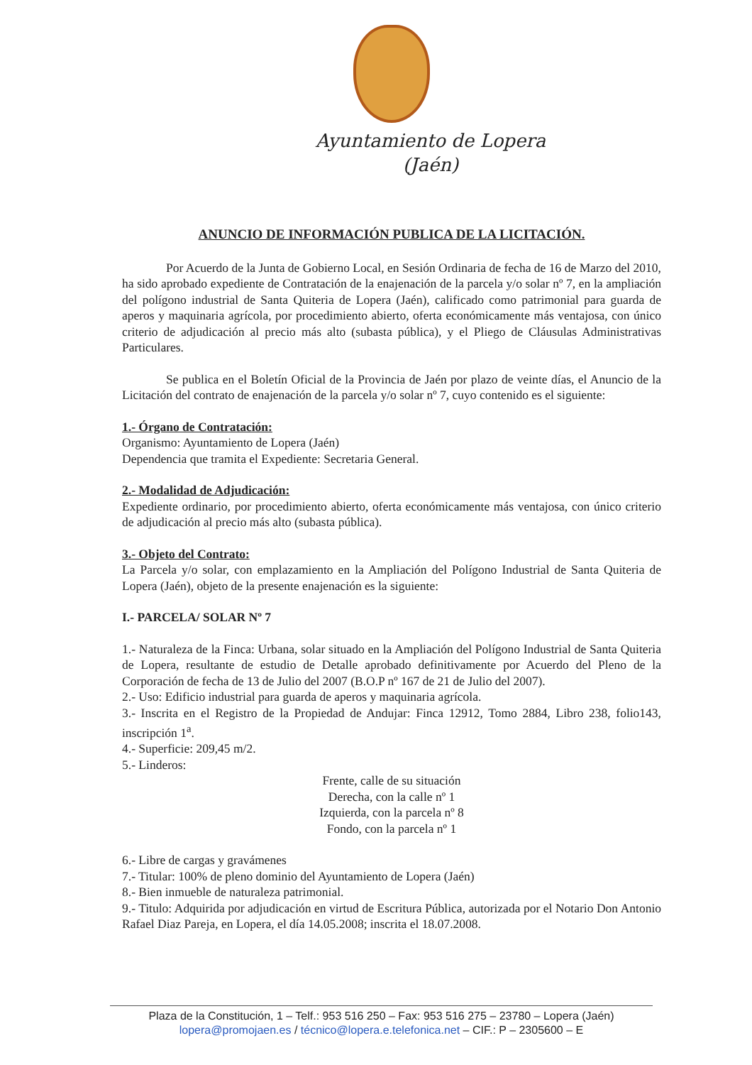Ayuntamiento de Lopera
(Jaén)
ANUNCIO DE INFORMACIÓN PUBLICA DE LA LICITACIÓN.
Por Acuerdo de la Junta de Gobierno Local, en Sesión Ordinaria de fecha de 16 de Marzo del 2010, ha sido aprobado expediente de Contratación de la enajenación de la parcela y/o solar nº 7, en la ampliación del polígono industrial de Santa Quiteria de Lopera (Jaén), calificado como patrimonial para guarda de aperos y maquinaria agrícola, por procedimiento abierto, oferta económicamente más ventajosa, con único criterio de adjudicación al precio más alto (subasta pública), y el Pliego de Cláusulas Administrativas Particulares.
Se publica en el Boletín Oficial de la Provincia de Jaén por plazo de veinte días, el Anuncio de la Licitación del contrato de enajenación de la parcela y/o solar nº 7, cuyo contenido es el siguiente:
1.- Órgano de Contratación:
Organismo: Ayuntamiento de Lopera (Jaén)
Dependencia que tramita el Expediente: Secretaria General.
2.- Modalidad de Adjudicación:
Expediente ordinario, por procedimiento abierto, oferta económicamente más ventajosa, con único criterio de adjudicación al precio más alto (subasta pública).
3.- Objeto del Contrato:
La Parcela y/o solar, con emplazamiento en la Ampliación del Polígono Industrial de Santa Quiteria de Lopera (Jaén), objeto de la presente enajenación es la siguiente:
I.- PARCELA/ SOLAR Nº 7
1.- Naturaleza de la Finca: Urbana, solar situado en la Ampliación del Polígono Industrial de Santa Quiteria de Lopera, resultante de estudio de Detalle aprobado definitivamente por Acuerdo del Pleno de la Corporación de fecha de 13 de Julio del 2007 (B.O.P nº 167 de 21 de Julio del 2007).
2.- Uso: Edificio industrial para guarda de aperos y maquinaria agrícola.
3.- Inscrita en el Registro de la Propiedad de Andujar: Finca 12912, Tomo 2884, Libro 238, folio143, inscripción 1<sup>a</sup>.
4.- Superficie: 209,45 m/2.
5.- Linderos:
Frente, calle de su situación
Derecha, con la calle nº 1
Izquierda, con la parcela nº 8
Fondo, con la parcela nº 1
6.- Libre de cargas y gravámenes
7.- Titular: 100% de pleno dominio del Ayuntamiento de Lopera (Jaén)
8.- Bien inmueble de naturaleza patrimonial.
9.- Titulo: Adquirida por adjudicación en virtud de Escritura Pública, autorizada por el Notario Don Antonio Rafael Diaz Pareja, en Lopera, el día 14.05.2008; inscrita el 18.07.2008.
Plaza de la Constitución, 1 – Telf.: 953 516 250 – Fax: 953 516 275 – 23780 – Lopera (Jaén)
lopera@promojaen.es / técnico@lopera.e.telefonica.net – CIF.: P – 2305600 – E